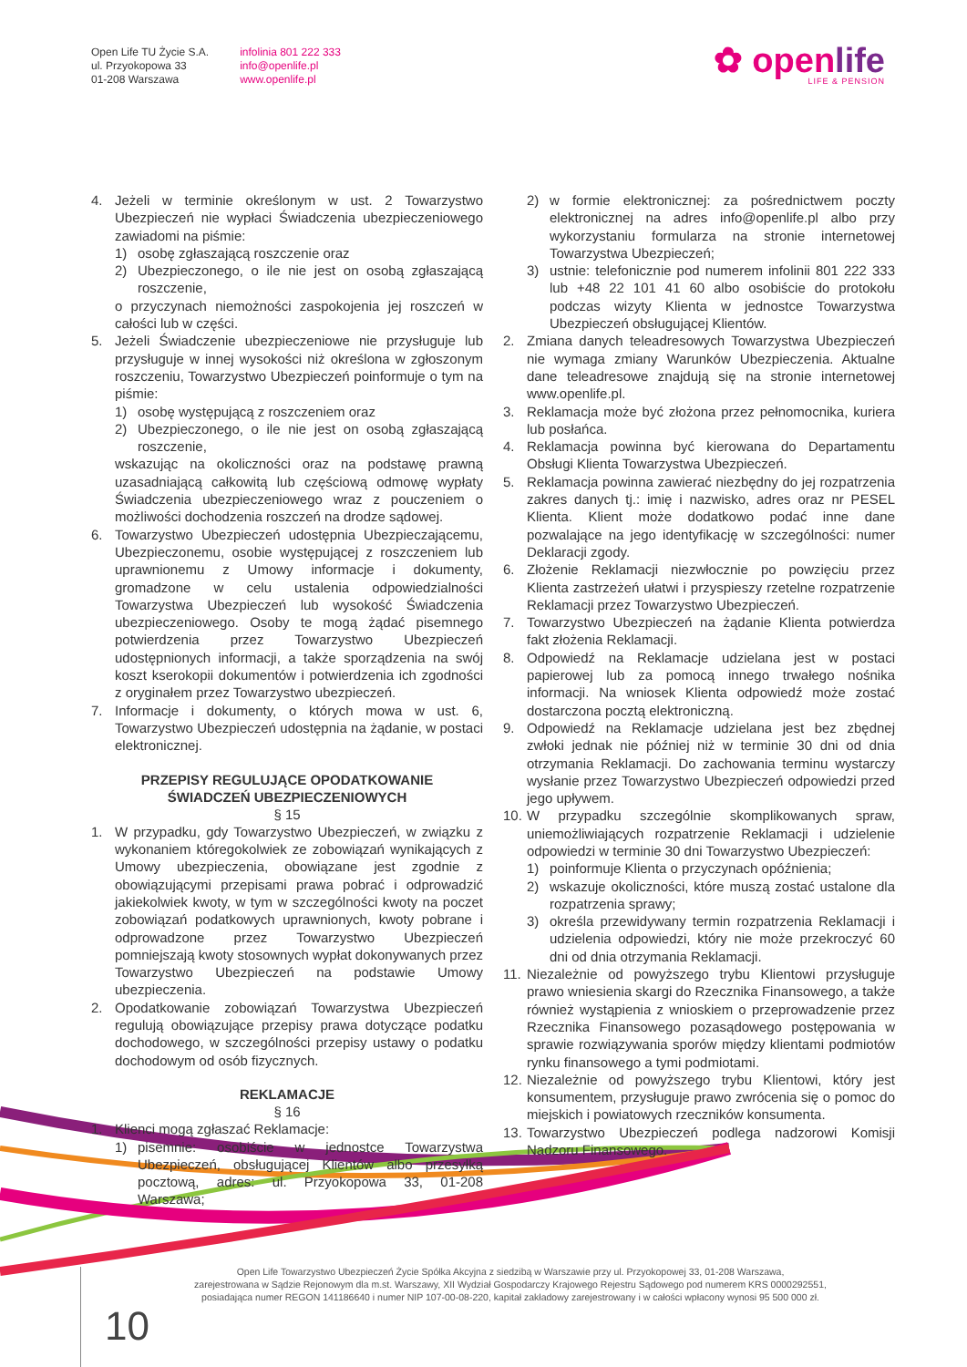Open Life TU Życie S.A.
ul. Przyokopowa 33
01-208 Warszawa
infolinia 801 222 333
info@openlife.pl
www.openlife.pl
✿ openlife
LIFE & PENSION
4. Jeżeli w terminie określonym w ust. 2 Towarzystwo Ubezpieczeń nie wypłaci Świadczenia ubezpieczeniowego zawiadomi na piśmie:
1) osobę zgłaszającą roszczenie oraz
2) Ubezpieczonego, o ile nie jest on osobą zgłaszającą roszczenie,
o przyczynach niemożności zaspokojenia jej roszczeń w całości lub w części.
5. Jeżeli Świadczenie ubezpieczeniowe nie przysługuje lub przysługuje w innej wysokości niż określona w zgłoszonym roszczeniu, Towarzystwo Ubezpieczeń poinformuje o tym na piśmie:
1) osobę występującą z roszczeniem oraz
2) Ubezpieczonego, o ile nie jest on osobą zgłaszającą roszczenie,
wskazując na okoliczności oraz na podstawę prawną uzasadniającą całkowitą lub częściową odmowę wypłaty Świadczenia ubezpieczeniowego wraz z pouczeniem o możliwości dochodzenia roszczeń na drodze sądowej.
6. Towarzystwo Ubezpieczeń udostępnia Ubezpieczającemu, Ubezpieczonemu, osobie występującej z roszczeniem lub uprawnionemu z Umowy informacje i dokumenty, gromadzone w celu ustalenia odpowiedzialności Towarzystwa Ubezpieczeń lub wysokość Świadczenia ubezpieczeniowego. Osoby te mogą żądać pisemnego potwierdzenia przez Towarzystwo Ubezpieczeń udostępnionych informacji, a także sporządzenia na swój koszt kserokopii dokumentów i potwierdzenia ich zgodności z oryginałem przez Towarzystwo ubezpieczeń.
7. Informacje i dokumenty, o których mowa w ust. 6, Towarzystwo Ubezpieczeń udostępnia na żądanie, w postaci elektronicznej.
PRZEPISY REGULUJĄCE OPODATKOWANIE
ŚWIADCZEŃ UBEZPIECZENIOWYCH
§ 15
1. W przypadku, gdy Towarzystwo Ubezpieczeń, w związku z wykonaniem któregokolwiek ze zobowiązań wynikających z Umowy ubezpieczenia, obowiązane jest zgodnie z obowiązującymi przepisami prawa pobrać i odprowadzić jakiekolwiek kwoty, w tym w szczególności kwoty na poczet zobowiązań podatkowych uprawnionych, kwoty pobrane i odprowadzone przez Towarzystwo Ubezpieczeń pomniejszają kwoty stosownych wypłat dokonywanych przez Towarzystwo Ubezpieczeń na podstawie Umowy ubezpieczenia.
2. Opodatkowanie zobowiązań Towarzystwa Ubezpieczeń regulują obowiązujące przepisy prawa dotyczące podatku dochodowego, w szczególności przepisy ustawy o podatku dochodowym od osób fizycznych.
REKLAMACJE
§ 16
1. Klienci mogą zgłaszać Reklamacje:
1) pisemnie: osobiście w jednostce Towarzystwa Ubezpieczeń, obsługującej Klientów albo przesyłką pocztową, adres: ul. Przyokopowa 33, 01-208 Warszawa;
2) w formie elektronicznej: za pośrednictwem poczty elektronicznej na adres info@openlife.pl albo przy wykorzystaniu formularza na stronie internetowej Towarzystwa Ubezpieczeń;
3) ustnie: telefonicznie pod numerem infolinii 801 222 333 lub +48 22 101 41 60 albo osobiście do protokołu podczas wizyty Klienta w jednostce Towarzystwa Ubezpieczeń obsługującej Klientów.
2. Zmiana danych teleadresowych Towarzystwa Ubezpieczeń nie wymaga zmiany Warunków Ubezpieczenia. Aktualne dane teleadresowe znajdują się na stronie internetowej www.openlife.pl.
3. Reklamacja może być złożona przez pełnomocnika, kuriera lub posłańca.
4. Reklamacja powinna być kierowana do Departamentu Obsługi Klienta Towarzystwa Ubezpieczeń.
5. Reklamacja powinna zawierać niezbędny do jej rozpatrzenia zakres danych tj.: imię i nazwisko, adres oraz nr PESEL Klienta. Klient może dodatkowo podać inne dane pozwalające na jego identyfikację w szczególności: numer Deklaracji zgody.
6. Złożenie Reklamacji niezwłocznie po powzięciu przez Klienta zastrzeżeń ułatwi i przyspieszy rzetelne rozpatrzenie Reklamacji przez Towarzystwo Ubezpieczeń.
7. Towarzystwo Ubezpieczeń na żądanie Klienta potwierdza fakt złożenia Reklamacji.
8. Odpowiedź na Reklamacje udzielana jest w postaci papierowej lub za pomocą innego trwałego nośnika informacji. Na wniosek Klienta odpowiedź może zostać dostarczona pocztą elektroniczną.
9. Odpowiedź na Reklamacje udzielana jest bez zbędnej zwłoki jednak nie później niż w terminie 30 dni od dnia otrzymania Reklamacji. Do zachowania terminu wystarczy wysłanie przez Towarzystwo Ubezpieczeń odpowiedzi przed jego upływem.
10. W przypadku szczególnie skomplikowanych spraw, uniemożliwiających rozpatrzenie Reklamacji i udzielenie odpowiedzi w terminie 30 dni Towarzystwo Ubezpieczeń:
1) poinformuje Klienta o przyczynach opóźnienia;
2) wskazuje okoliczności, które muszą zostać ustalone dla rozpatrzenia sprawy;
3) określa przewidywany termin rozpatrzenia Reklamacji i udzielenia odpowiedzi, który nie może przekroczyć 60 dni od dnia otrzymania Reklamacji.
11. Niezależnie od powyższego trybu Klientowi przysługuje prawo wniesienia skargi do Rzecznika Finansowego, a także również wystąpienia z wnioskiem o przeprowadzenie przez Rzecznika Finansowego pozasądowego postępowania w sprawie rozwiązywania sporów między klientami podmiotów rynku finansowego a tymi podmiotami.
12. Niezależnie od powyższego trybu Klientowi, który jest konsumentem, przysługuje prawo zwrócenia się o pomoc do miejskich i powiatowych rzeczników konsumenta.
13. Towarzystwo Ubezpieczeń podlega nadzorowi Komisji Nadzoru Finansowego.
Open Life Towarzystwo Ubezpieczeń Życie Spółka Akcyjna z siedzibą w Warszawie przy ul. Przyokopowej 33, 01-208 Warszawa,
zarejestrowana w Sądzie Rejonowym dla m.st. Warszawy, XII Wydział Gospodarczy Krajowego Rejestru Sądowego pod numerem KRS 0000292551,
posiadająca numer REGON 141186640 i numer NIP 107-00-08-220, kapitał zakładowy zarejestrowany i w całości wpłacony wynosi 95 500 000 zł.
10